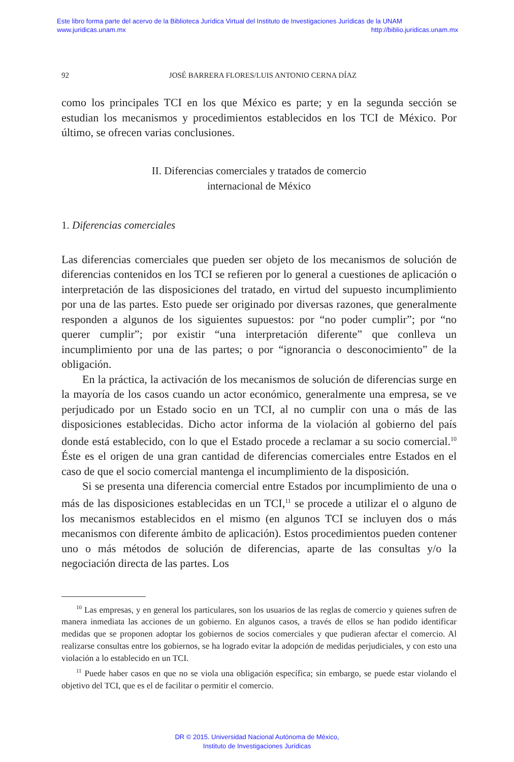Este libro forma parte del acervo de la Biblioteca Jurídica Virtual del Instituto de Investigaciones Jurídicas de la UNAM
www.juridicas.unam.mx http://biblio.juridicas.unam.mx
92 JOSÉ BARRERA FLORES/LUIS ANTONIO CERNA DÍAZ
como los principales TCI en los que México es parte; y en la segunda sección se estudian los mecanismos y procedimientos establecidos en los TCI de México. Por último, se ofrecen varias conclusiones.
II. Diferencias comerciales y tratados de comercio
internacional de México
1. Diferencias comerciales
Las diferencias comerciales que pueden ser objeto de los mecanismos de solución de diferencias contenidos en los TCI se refieren por lo general a cuestiones de aplicación o interpretación de las disposiciones del tratado, en virtud del supuesto incumplimiento por una de las partes. Esto puede ser originado por diversas razones, que generalmente responden a algunos de los siguientes supuestos: por “no poder cumplir”; por “no querer cumplir”; por existir “una interpretación diferente” que conlleva un incumplimiento por una de las partes; o por “ignorancia o desconocimiento” de la obligación.
En la práctica, la activación de los mecanismos de solución de diferencias surge en la mayoría de los casos cuando un actor económico, generalmente una empresa, se ve perjudicado por un Estado socio en un TCI, al no cumplir con una o más de las disposiciones establecidas. Dicho actor informa de la violación al gobierno del país donde está establecido, con lo que el Estado procede a reclamar a su socio comercial.<sup>10</sup> Éste es el origen de una gran cantidad de diferencias comerciales entre Estados en el caso de que el socio comercial mantenga el incumplimiento de la disposición.
Si se presenta una diferencia comercial entre Estados por incumplimiento de una o más de las disposiciones establecidas en un TCI,<sup>11</sup> se procede a utilizar el o alguno de los mecanismos establecidos en el mismo (en algunos TCI se incluyen dos o más mecanismos con diferente ámbito de aplicación). Estos procedimientos pueden contener uno o más métodos de solución de diferencias, aparte de las consultas y/o la negociación directa de las partes. Los
<sup>10</sup> Las empresas, y en general los particulares, son los usuarios de las reglas de comercio y quienes sufren de manera inmediata las acciones de un gobierno. En algunos casos, a través de ellos se han podido identificar medidas que se proponen adoptar los gobiernos de socios comerciales y que pudieran afectar el comercio. Al realizarse consultas entre los gobiernos, se ha logrado evitar la adopción de medidas perjudiciales, y con esto una violación a lo establecido en un TCI.
<sup>11</sup> Puede haber casos en que no se viola una obligación específica; sin embargo, se puede estar violando el objetivo del TCI, que es el de facilitar o permitir el comercio.
DR © 2015. Universidad Nacional Autónoma de México,
Instituto de Investigaciones Jurídicas